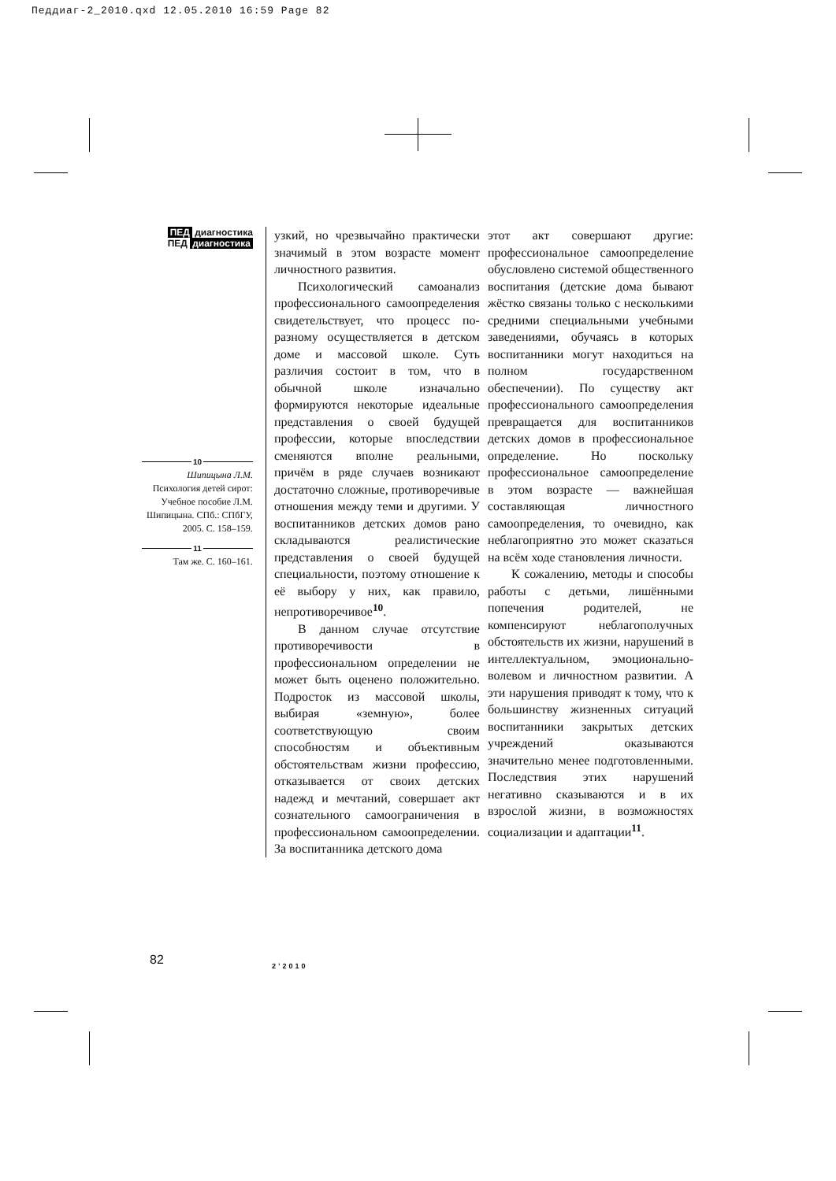Педдиаг-2_2010.qxd 12.05.2010 16:59 Page 82
ПЕД диагностика
ПЕД диагностика
10
Шипицына Л.М.
Психология детей сирот: Учебное пособие Л.М. Шипицына. СПб.: СПбГУ, 2005. С. 158–159.
11
Там же. С. 160–161.
узкий, но чрезвычайно практически значимый в этом возрасте момент личностного развития.
Психологический самоанализ профессионального самоопределения свидетельствует, что процесс по-разному осуществляется в детском доме и массовой школе. Суть различия состоит в том, что в обычной школе изначально формируются некоторые идеальные представления о своей будущей профессии, которые впоследствии сменяются вполне реальными, причём в ряде случаев возникают достаточно сложные, противоречивые отношения между теми и другими. У воспитанников детских домов рано складываются реалистические представления о своей будущей специальности, поэтому отношение к её выбору у них, как правило, непротиворечивое<sup>10</sup>.
В данном случае отсутствие противоречивости в профессиональном определении не может быть оценено положительно. Подросток из массовой школы, выбирая «земную», более соответствующую своим способностям и объективным обстоятельствам жизни профессию, отказывается от своих детских надежд и мечтаний, совершает акт сознательного самоограничения в профессиональном самоопределении. За воспитанника детского дома
этот акт совершают другие: профессиональное самоопределение обусловлено системой общественного воспитания (детские дома бывают жёстко связаны только с несколькими средними специальными учебными заведениями, обучаясь в которых воспитанники могут находиться на полном государственном обеспечении). По существу акт профессионального самоопределения превращается для воспитанников детских домов в профессиональное определение. Но поскольку профессиональное самоопределение в этом возрасте — важнейшая составляющая личностного самоопределения, то очевидно, как неблагоприятно это может сказаться на всём ходе становления личности.
К сожалению, методы и способы работы с детьми, лишёнными попечения родителей, не компенсируют неблагополучных обстоятельств их жизни, нарушений в интеллектуальном, эмоционально-волевом и личностном развитии. А эти нарушения приводят к тому, что к большинству жизненных ситуаций воспитанники закрытых детских учреждений оказываются значительно менее подготовленными. Последствия этих нарушений негативно сказываются и в их взрослой жизни, в возможностях социализации и адаптации<sup>11</sup>.
82 2’2010